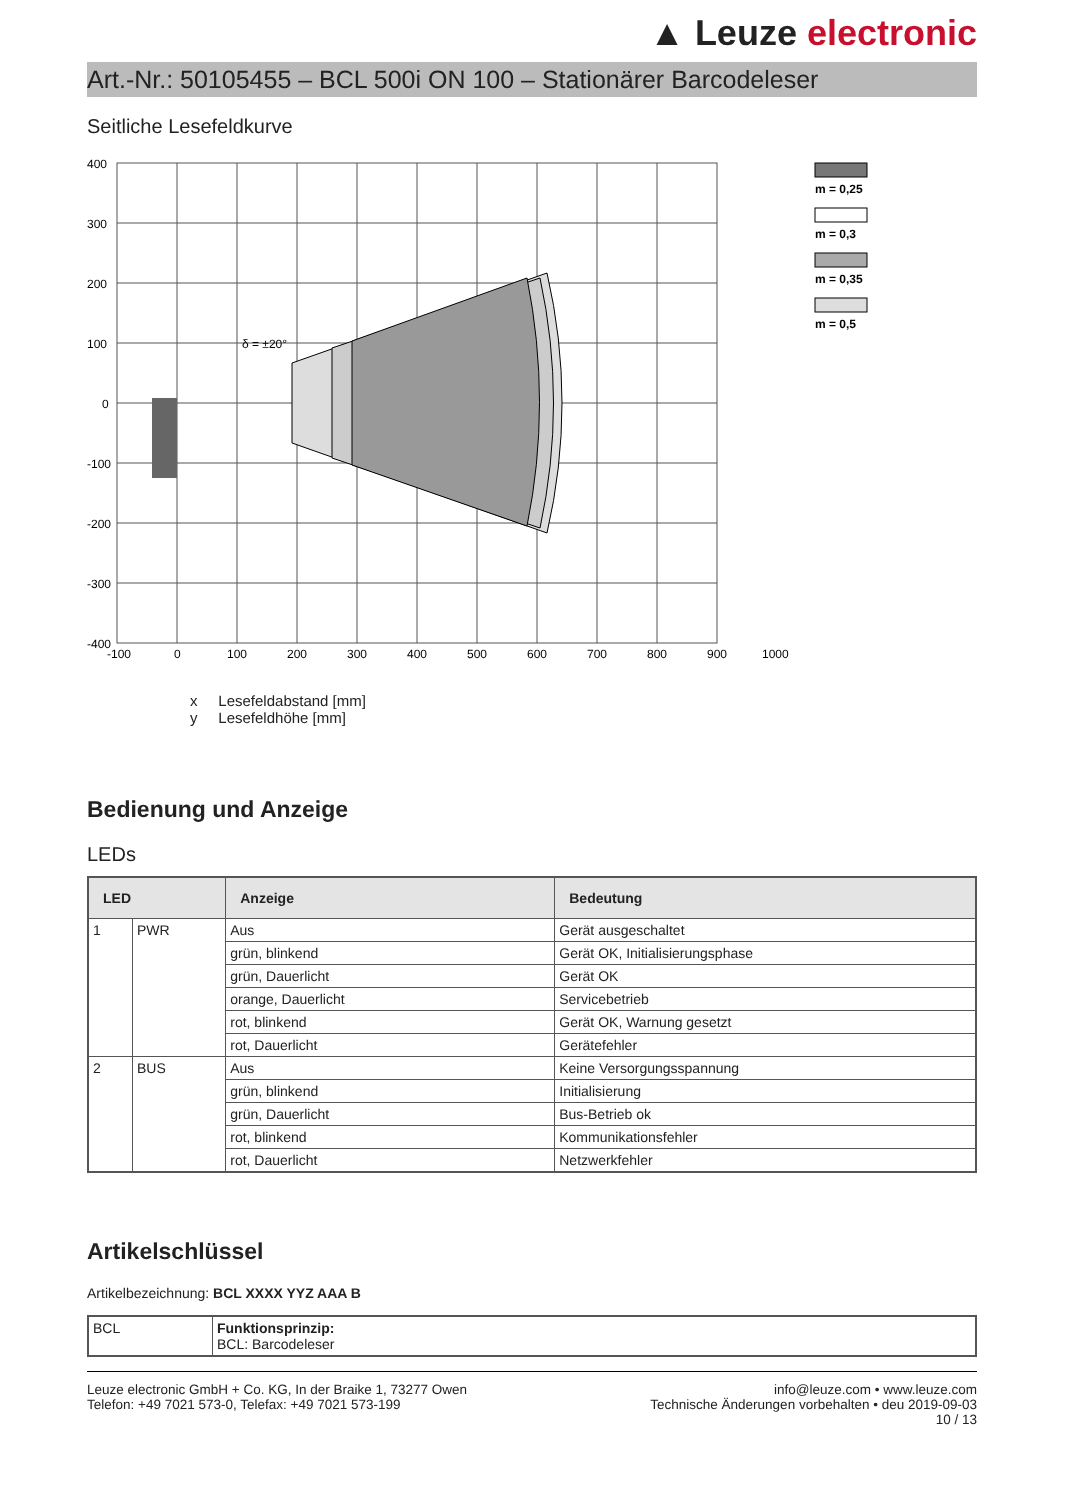▲ Leuze electronic
Art.-Nr.: 50105455 – BCL 500i ON 100 – Stationärer Barcodeleser
Seitliche Lesefeldkurve
400
300
200
100
0
-100
-200
-300
-400
-100
0
100
200
300
400
500
600
700
800
900
1000
δ = ±20°
m = 0,25
m = 0,3
m = 0,35
m = 0,5
x Lesefeldabstand [mm]
y Lesefeldhöhe [mm]
Bedienung und Anzeige
LEDs
| LED | | Anzeige | Bedeutung |
| --- | --- | --- | --- |
| 1 | PWR | Aus | Gerät ausgeschaltet |
| | | grün, blinkend | Gerät OK, Initialisierungsphase |
| | | grün, Dauerlicht | Gerät OK |
| | | orange, Dauerlicht | Servicebetrieb |
| | | rot, blinkend | Gerät OK, Warnung gesetzt |
| | | rot, Dauerlicht | Gerätefehler |
| 2 | BUS | Aus | Keine Versorgungsspannung |
| | | grün, blinkend | Initialisierung |
| | | grün, Dauerlicht | Bus-Betrieb ok |
| | | rot, blinkend | Kommunikationsfehler |
| | | rot, Dauerlicht | Netzwerkfehler |
Artikelschlüssel
Artikelbezeichnung: BCL XXXX YYZ AAA B
| BCL | Funktionsprinzip: BCL: Barcodeleser |
Leuze electronic GmbH + Co. KG, In der Braike 1, 73277 Owen
Telefon: +49 7021 573-0, Telefax: +49 7021 573-199
info@leuze.com • www.leuze.com
Technische Änderungen vorbehalten • deu 2019-09-03
10 / 13